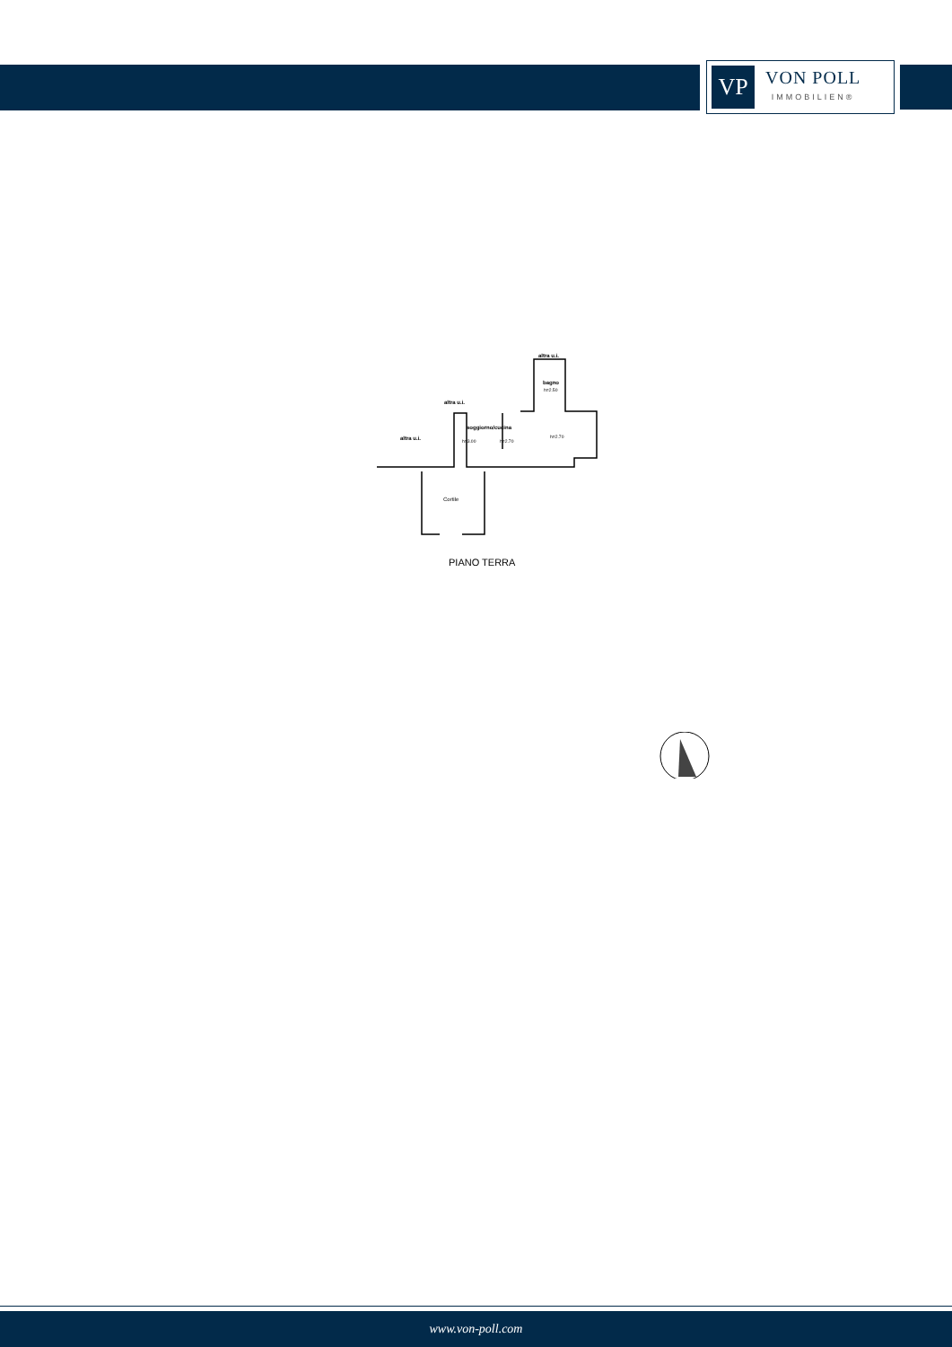VP
VON POLL
IMMOBILIEN®
altra u.i.
bagno
h=2.50
altra u.i.
altra u.i.
soggiorno/cucina
h=3.00
h=2.70
h=2.70
Cortile
PIANO TERRA
www.von-poll.com